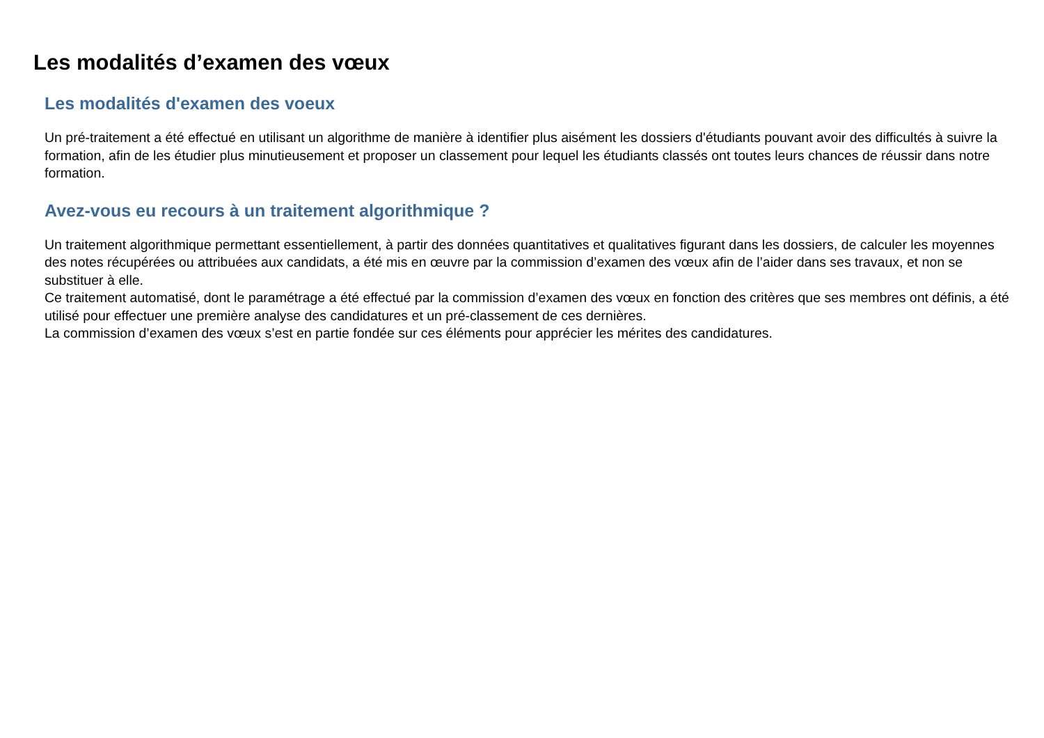Les modalités d’examen des vœux
Les modalités d'examen des voeux
Un pré-traitement a été effectué en utilisant un algorithme de manière à identifier plus aisément les dossiers d'étudiants pouvant avoir des difficultés à suivre la formation, afin de les étudier plus minutieusement et proposer un classement pour lequel les étudiants classés ont toutes leurs chances de réussir dans notre formation.
Avez-vous eu recours à un traitement algorithmique ?
Un traitement algorithmique permettant essentiellement, à partir des données quantitatives et qualitatives figurant dans les dossiers, de calculer les moyennes des notes récupérées ou attribuées aux candidats, a été mis en œuvre par la commission d’examen des vœux afin de l’aider dans ses travaux, et non se substituer à elle.
Ce traitement automatisé, dont le paramétrage a été effectué par la commission d’examen des vœux en fonction des critères que ses membres ont définis, a été utilisé pour effectuer une première analyse des candidatures et un pré-classement de ces dernières.
La commission d’examen des vœux s’est en partie fondée sur ces éléments pour apprécier les mérites des candidatures.